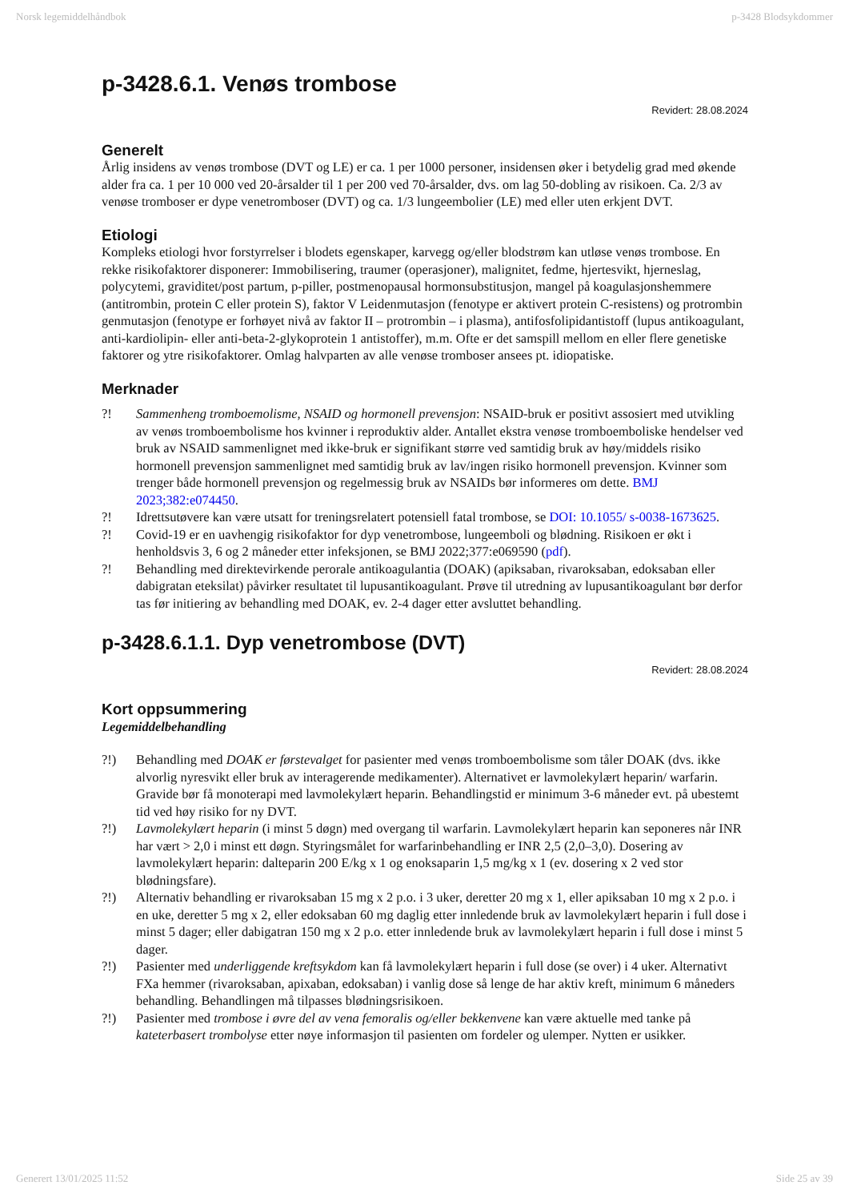Norsk legemiddelhåndbok p-3428 Blodsykdommer
p-3428.6.1. Venøs trombose
Revidert: 28.08.2024
Generelt
Årlig insidens av venøs trombose (DVT og LE) er ca. 1 per 1000 personer, insidensen øker i betydelig grad med økende alder fra ca. 1 per 10 000 ved 20-årsalder til 1 per 200 ved 70-årsalder, dvs. om lag 50-dobling av risikoen. Ca. 2/3 av venøse tromboser er dype venetromboser (DVT) og ca. 1/3 lungeembolier (LE) med eller uten erkjent DVT.
Etiologi
Kompleks etiologi hvor forstyrrelser i blodets egenskaper, karvegg og/eller blodstrøm kan utløse venøs trombose. En rekke risikofaktorer disponerer: Immobilisering, traumer (operasjoner), malignitet, fedme, hjertesvikt, hjerneslag, polycytemi, graviditet/post partum, p-piller, postmenopausal hormonsubstitusjon, mangel på koagulasjonshemmere (antitrombin, protein C eller protein S), faktor V Leidenmutasjon (fenotype er aktivert protein C-resistens) og protrombin genmutasjon (fenotype er forhøyet nivå av faktor II – protrombin – i plasma), antifosfolipidantistoff (lupus antikoagulant, anti-kardiolipin- eller anti-beta-2-glykoprotein 1 antistoffer), m.m. Ofte er det samspill mellom en eller flere genetiske faktorer og ytre risikofaktorer. Omlag halvparten av alle venøse tromboser ansees pt. idiopatiske.
Merknader
?! Sammenheng tromboemolisme, NSAID og hormonell prevensjon: NSAID-bruk er positivt assosiert med utvikling av venøs tromboembolisme hos kvinner i reproduktiv alder. Antallet ekstra venøse tromboemboliske hendelser ved bruk av NSAID sammenlignet med ikke-bruk er signifikant større ved samtidig bruk av høy/middels risiko hormonell prevensjon sammenlignet med samtidig bruk av lav/ingen risiko hormonell prevensjon. Kvinner som trenger både hormonell prevensjon og regelmessig bruk av NSAIDs bør informeres om dette. BMJ 2023;382:e074450.
?! Idrettsutøvere kan være utsatt for treningsrelatert potensiell fatal trombose, se DOI: 10.1055/ s-0038-1673625.
?! Covid-19 er en uavhengig risikofaktor for dyp venetrombose, lungeemboli og blødning. Risikoen er økt i henholdsvis 3, 6 og 2 måneder etter infeksjonen, se BMJ 2022;377:e069590 (pdf).
?! Behandling med direktevirkende perorale antikoagulantia (DOAK) (apiksaban, rivaroksaban, edoksaban eller dabigratan eteksilat) påvirker resultatet til lupusantikoagulant. Prøve til utredning av lupusantikoagulant bør derfor tas før initiering av behandling med DOAK, ev. 2-4 dager etter avsluttet behandling.
p-3428.6.1.1. Dyp venetrombose (DVT)
Revidert: 28.08.2024
Kort oppsummering
Legemiddelbehandling
?!) Behandling med DOAK er førstevalget for pasienter med venøs tromboembolisme som tåler DOAK (dvs. ikke alvorlig nyresvikt eller bruk av interagerende medikamenter). Alternativet er lavmolekylært heparin/ warfarin. Gravide bør få monoterapi med lavmolekylært heparin. Behandlingstid er minimum 3-6 måneder evt. på ubestemt tid ved høy risiko for ny DVT.
?!) Lavmolekylært heparin (i minst 5 døgn) med overgang til warfarin. Lavmolekylært heparin kan seponeres når INR har vært > 2,0 i minst ett døgn. Styringsmålet for warfarinbehandling er INR 2,5 (2,0–3,0). Dosering av lavmolekylært heparin: dalteparin 200 E/kg x 1 og enoksaparin 1,5 mg/kg x 1 (ev. dosering x 2 ved stor blødningsfare).
?!) Alternativ behandling er rivaroksaban 15 mg x 2 p.o. i 3 uker, deretter 20 mg x 1, eller apiksaban 10 mg x 2 p.o. i en uke, deretter 5 mg x 2, eller edoksaban 60 mg daglig etter innledende bruk av lavmolekylært heparin i full dose i minst 5 dager; eller dabigatran 150 mg x 2 p.o. etter innledende bruk av lavmolekylært heparin i full dose i minst 5 dager.
?!) Pasienter med underliggende kreftsykdom kan få lavmolekylært heparin i full dose (se over) i 4 uker. Alternativt FXa hemmer (rivaroksaban, apixaban, edoksaban) i vanlig dose så lenge de har aktiv kreft, minimum 6 måneders behandling. Behandlingen må tilpasses blødningsrisikoen.
?!) Pasienter med trombose i øvre del av vena femoralis og/eller bekkenvene kan være aktuelle med tanke på kateterbasert trombolyse etter nøye informasjon til pasienten om fordeler og ulemper. Nytten er usikker.
Generert 13/01/2025 11:52 Side 25 av 39